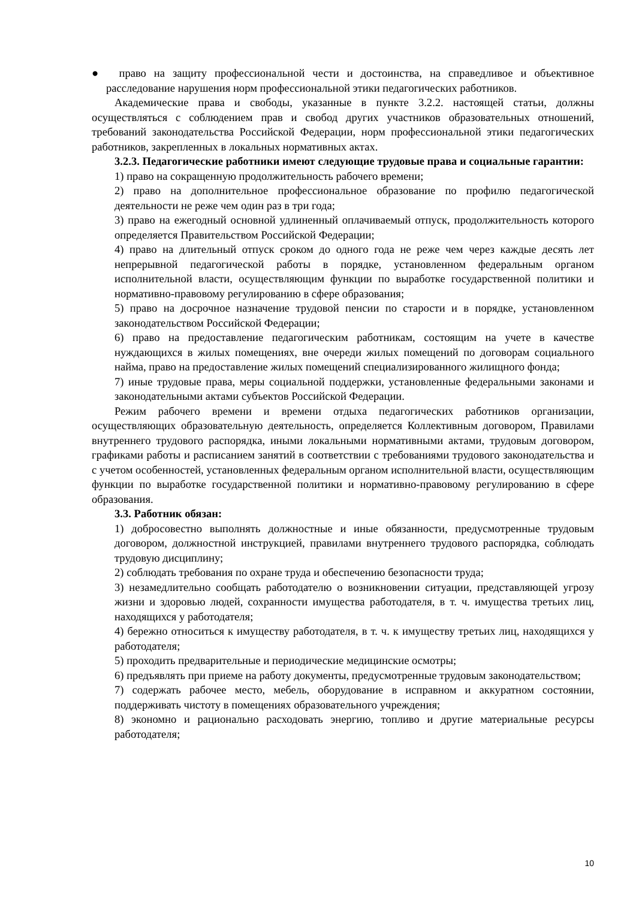● право на защиту профессиональной чести и достоинства, на справедливое и объективное расследование нарушения норм профессиональной этики педагогических работников.
Академические права и свободы, указанные в пункте 3.2.2. настоящей статьи, должны осуществляться с соблюдением прав и свобод других участников образовательных отношений, требований законодательства Российской Федерации, норм профессиональной этики педагогических работников, закрепленных в локальных нормативных актах.
3.2.3. Педагогические работники имеют следующие трудовые права и социальные гарантии:
1) право на сокращенную продолжительность рабочего времени;
2) право на дополнительное профессиональное образование по профилю педагогической деятельности не реже чем один раз в три года;
3) право на ежегодный основной удлиненный оплачиваемый отпуск, продолжительность которого определяется Правительством Российской Федерации;
4) право на длительный отпуск сроком до одного года не реже чем через каждые десять лет непрерывной педагогической работы в порядке, установленном федеральным органом исполнительной власти, осуществляющим функции по выработке государственной политики и нормативно-правовому регулированию в сфере образования;
5) право на досрочное назначение трудовой пенсии по старости и в порядке, установленном законодательством Российской Федерации;
6) право на предоставление педагогическим работникам, состоящим на учете в качестве нуждающихся в жилых помещениях, вне очереди жилых помещений по договорам социального найма, право на предоставление жилых помещений специализированного жилищного фонда;
7) иные трудовые права, меры социальной поддержки, установленные федеральными законами и законодательными актами субъектов Российской Федерации.
Режим рабочего времени и времени отдыха педагогических работников организации, осуществляющих образовательную деятельность, определяется Коллективным договором, Правилами внутреннего трудового распорядка, иными локальными нормативными актами, трудовым договором, графиками работы и расписанием занятий в соответствии с требованиями трудового законодательства и с учетом особенностей, установленных федеральным органом исполнительной власти, осуществляющим функции по выработке государственной политики и нормативно-правовому регулированию в сфере образования.
3.3. Работник обязан:
1) добросовестно выполнять должностные и иные обязанности, предусмотренные трудовым договором, должностной инструкцией, правилами внутреннего трудового распорядка, соблюдать трудовую дисциплину;
2) соблюдать требования по охране труда и обеспечению безопасности труда;
3) незамедлительно сообщать работодателю о возникновении ситуации, представляющей угрозу жизни и здоровью людей, сохранности имущества работодателя, в т. ч. имущества третьих лиц, находящихся у работодателя;
4) бережно относиться к имуществу работодателя, в т. ч. к имуществу третьих лиц, находящихся у работодателя;
5) проходить предварительные и периодические медицинские осмотры;
6) предъявлять при приеме на работу документы, предусмотренные трудовым законодательством;
7) содержать рабочее место, мебель, оборудование в исправном и аккуратном состоянии, поддерживать чистоту в помещениях образовательного учреждения;
8) экономно и рационально расходовать энергию, топливо и другие материальные ресурсы работодателя;
10